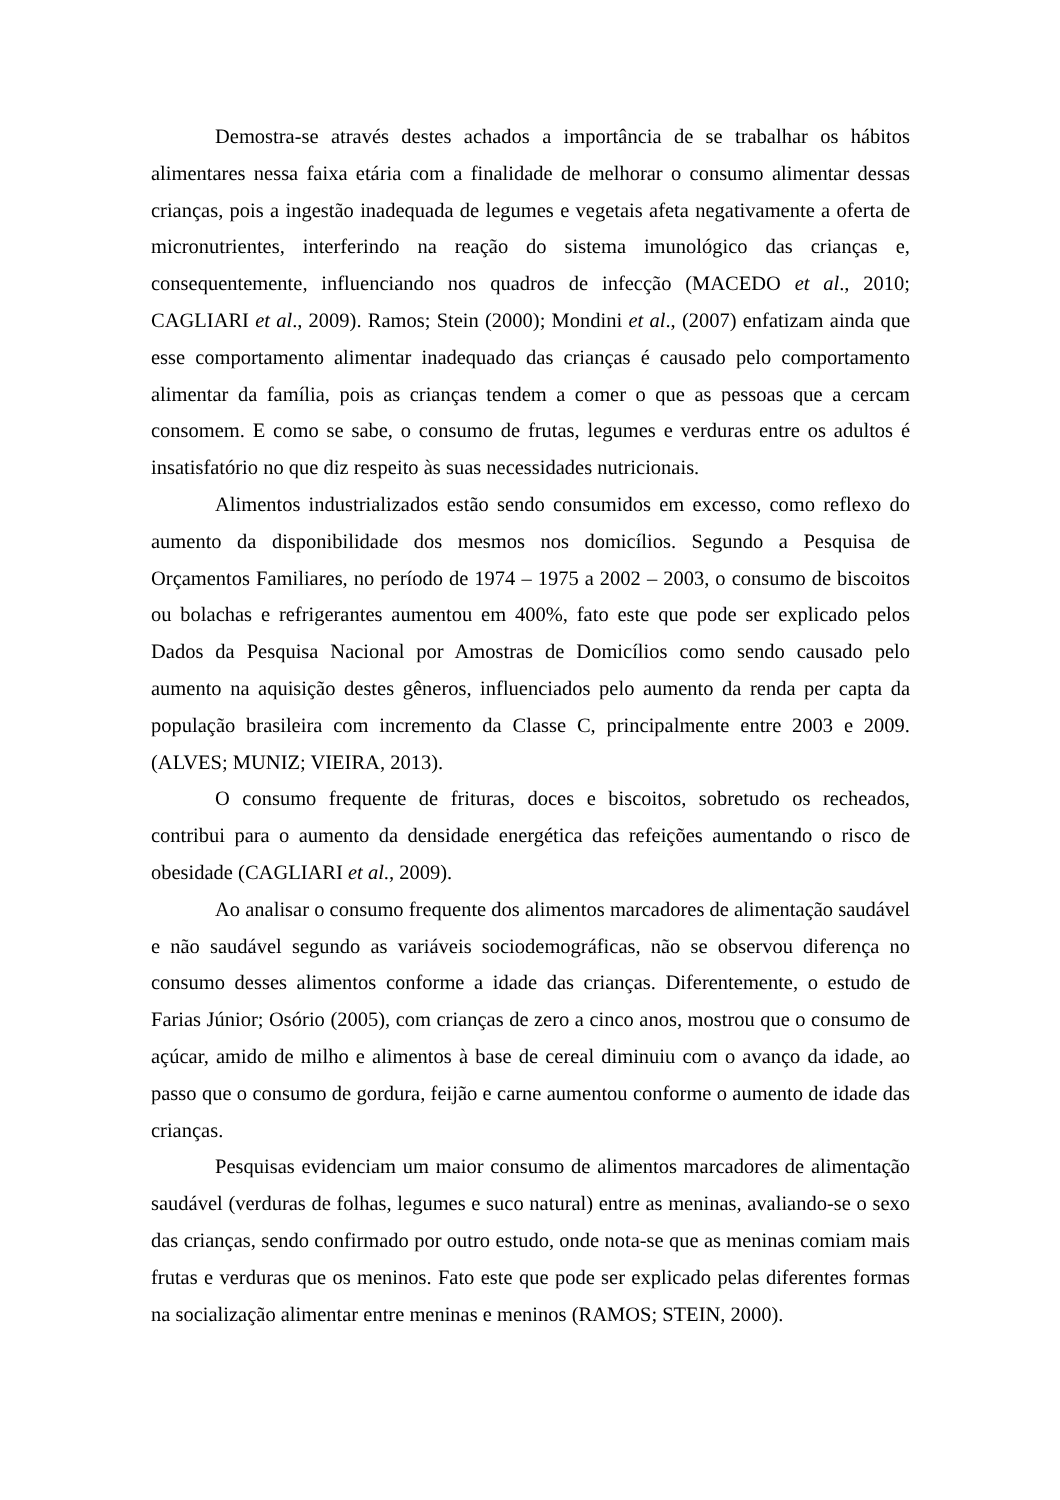Demostra-se através destes achados a importância de se trabalhar os hábitos alimentares nessa faixa etária com a finalidade de melhorar o consumo alimentar dessas crianças, pois a ingestão inadequada de legumes e vegetais afeta negativamente a oferta de micronutrientes, interferindo na reação do sistema imunológico das crianças e, consequentemente, influenciando nos quadros de infecção (MACEDO et al., 2010; CAGLIARI et al., 2009). Ramos; Stein (2000); Mondini et al., (2007) enfatizam ainda que esse comportamento alimentar inadequado das crianças é causado pelo comportamento alimentar da família, pois as crianças tendem a comer o que as pessoas que a cercam consomem. E como se sabe, o consumo de frutas, legumes e verduras entre os adultos é insatisfatório no que diz respeito às suas necessidades nutricionais.
Alimentos industrializados estão sendo consumidos em excesso, como reflexo do aumento da disponibilidade dos mesmos nos domicílios. Segundo a Pesquisa de Orçamentos Familiares, no período de 1974 – 1975 a 2002 – 2003, o consumo de biscoitos ou bolachas e refrigerantes aumentou em 400%, fato este que pode ser explicado pelos Dados da Pesquisa Nacional por Amostras de Domicílios como sendo causado pelo aumento na aquisição destes gêneros, influenciados pelo aumento da renda per capta da população brasileira com incremento da Classe C, principalmente entre 2003 e 2009. (ALVES; MUNIZ; VIEIRA, 2013).
O consumo frequente de frituras, doces e biscoitos, sobretudo os recheados, contribui para o aumento da densidade energética das refeições aumentando o risco de obesidade (CAGLIARI et al., 2009).
Ao analisar o consumo frequente dos alimentos marcadores de alimentação saudável e não saudável segundo as variáveis sociodemográficas, não se observou diferença no consumo desses alimentos conforme a idade das crianças. Diferentemente, o estudo de Farias Júnior; Osório (2005), com crianças de zero a cinco anos, mostrou que o consumo de açúcar, amido de milho e alimentos à base de cereal diminuiu com o avanço da idade, ao passo que o consumo de gordura, feijão e carne aumentou conforme o aumento de idade das crianças.
Pesquisas evidenciam um maior consumo de alimentos marcadores de alimentação saudável (verduras de folhas, legumes e suco natural) entre as meninas, avaliando-se o sexo das crianças, sendo confirmado por outro estudo, onde nota-se que as meninas comiam mais frutas e verduras que os meninos. Fato este que pode ser explicado pelas diferentes formas na socialização alimentar entre meninas e meninos (RAMOS; STEIN, 2000).